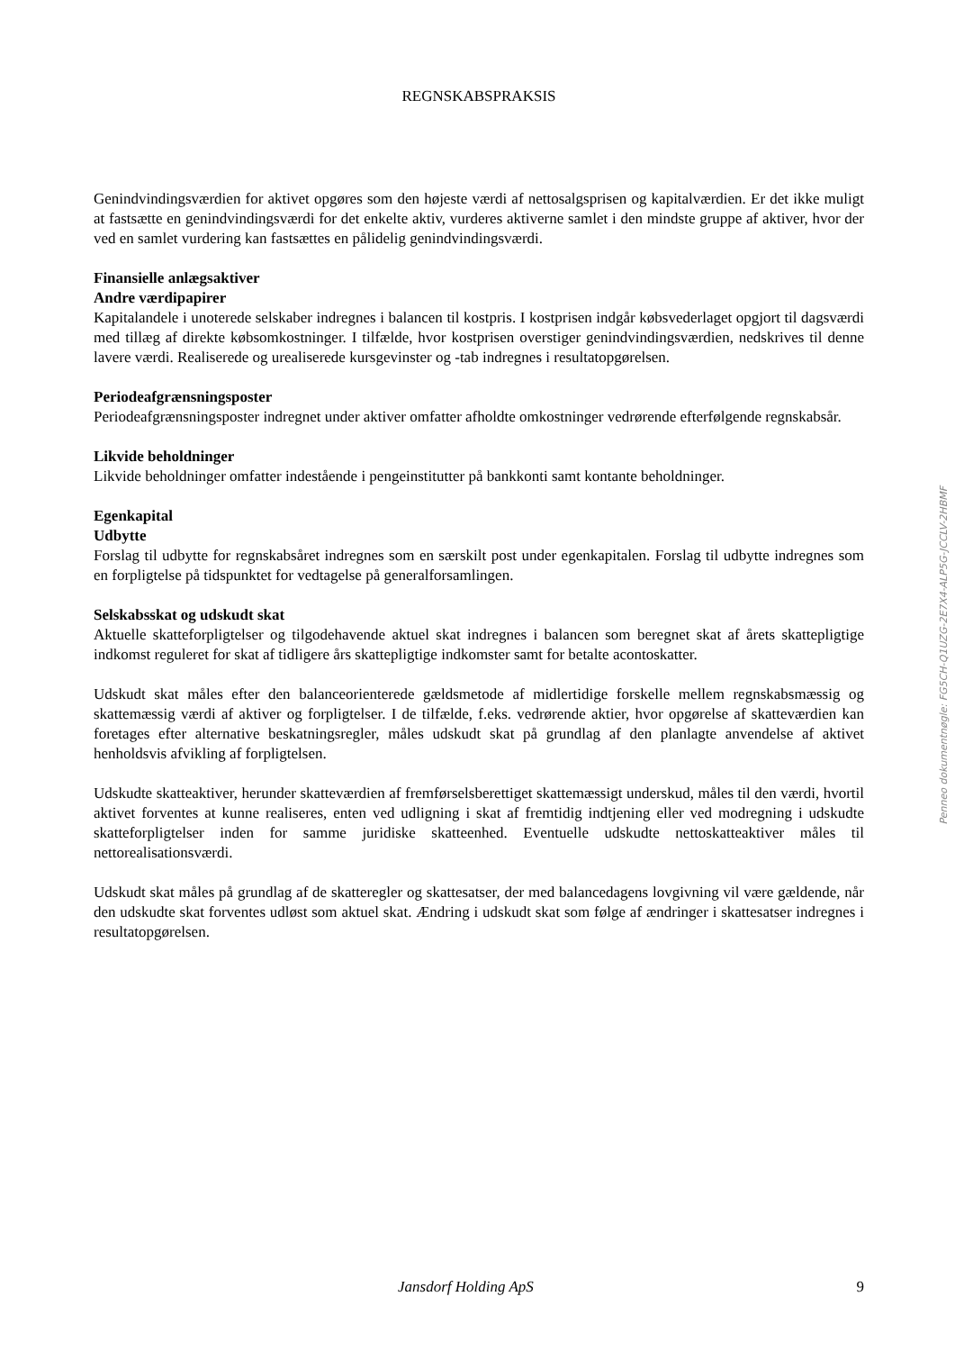REGNSKABSPRAKSIS
Genindvindingsværdien for aktivet opgøres som den højeste værdi af nettosalgsprisen og kapitalværdien. Er det ikke muligt at fastsætte en genindvindingsværdi for det enkelte aktiv, vurderes aktiverne samlet i den mindste gruppe af aktiver, hvor der ved en samlet vurdering kan fastsættes en pålidelig genindvindingsværdi.
Finansielle anlægsaktiver
Andre værdipapirer
Kapitalandele i unoterede selskaber indregnes i balancen til kostpris. I kostprisen indgår købsvederlaget opgjort til dagsværdi med tillæg af direkte købsomkostninger. I tilfælde, hvor kostprisen overstiger genindvindingsværdien, nedskrives til denne lavere værdi. Realiserede og urealiserede kursgevinster og -tab indregnes i resultatopgørelsen.
Periodeafgrænsningsposter
Periodeafgrænsningsposter indregnet under aktiver omfatter afholdte omkostninger vedrørende efterfølgende regnskabsår.
Likvide beholdninger
Likvide beholdninger omfatter indestående i pengeinstitutter på bankkonti samt kontante beholdninger.
Egenkapital
Udbytte
Forslag til udbytte for regnskabsåret indregnes som en særskilt post under egenkapitalen. Forslag til udbytte indregnes som en forpligtelse på tidspunktet for vedtagelse på generalforsamlingen.
Selskabsskat og udskudt skat
Aktuelle skatteforpligtelser og tilgodehavende aktuel skat indregnes i balancen som beregnet skat af årets skattepligtige indkomst reguleret for skat af tidligere års skattepligtige indkomster samt for betalte acontoskatter.
Udskudt skat måles efter den balanceorienterede gældsmetode af midlertidige forskelle mellem regnskabsmæssig og skattemæssig værdi af aktiver og forpligtelser. I de tilfælde, f.eks. vedrørende aktier, hvor opgørelse af skatteværdien kan foretages efter alternative beskatningsregler, måles udskudt skat på grundlag af den planlagte anvendelse af aktivet henholdsvis afvikling af forpligtelsen.
Udskudte skatteaktiver, herunder skatteværdien af fremførselsberettiget skattemæssigt underskud, måles til den værdi, hvortil aktivet forventes at kunne realiseres, enten ved udligning i skat af fremtidig indtjening eller ved modregning i udskudte skatteforpligtelser inden for samme juridiske skatteenhed. Eventuelle udskudte nettoskatteaktiver måles til nettorealisationsværdi.
Udskudt skat måles på grundlag af de skatteregler og skattesatser, der med balancedagens lovgivning vil være gældende, når den udskudte skat forventes udløst som aktuel skat. Ændring i udskudt skat som følge af ændringer i skattesatser indregnes i resultatopgørelsen.
Penneo dokumentnøgle: FG5CH-Q1UZG-2E7X4-ALP5G-JCCLV-2HBMF
Jansdorf Holding ApS 9